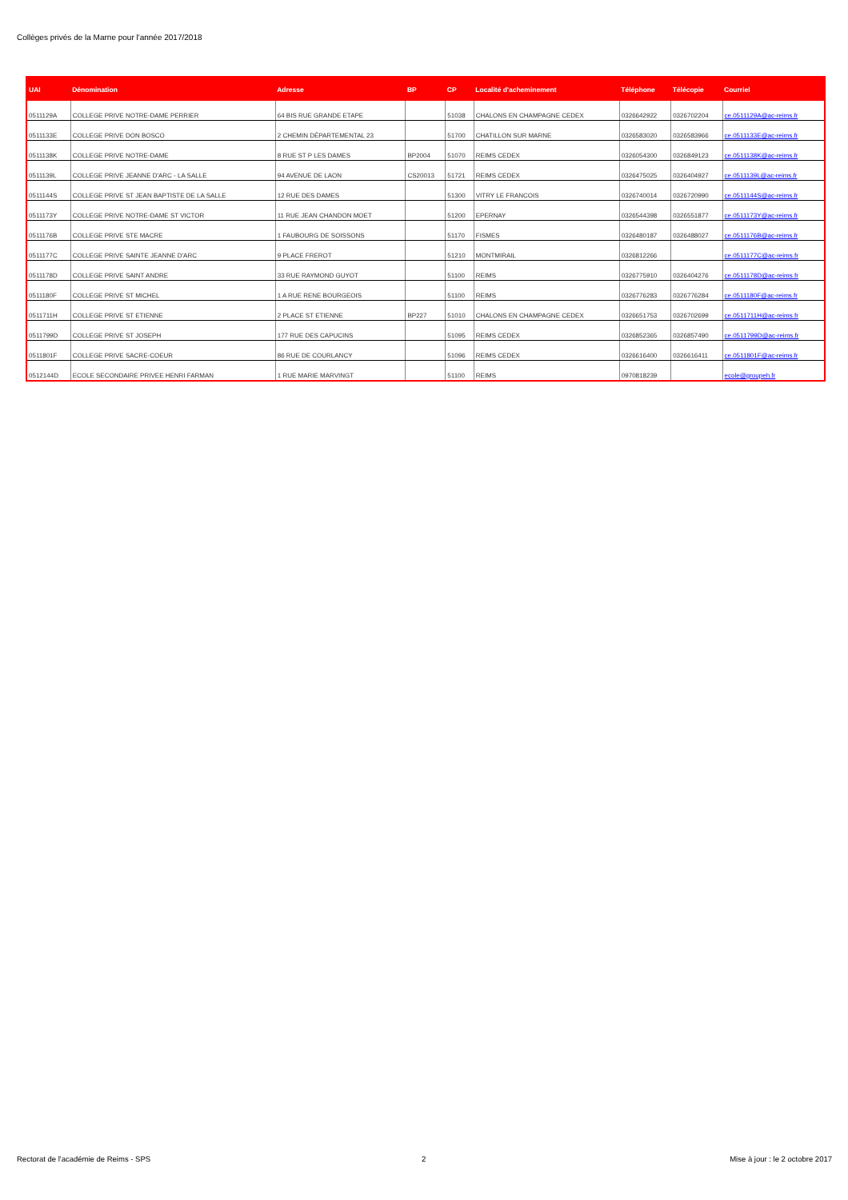Collèges privés de la Marne pour l'année 2017/2018
| UAI | Dénomination | Adresse | BP | CP | Localité d'acheminement | Téléphone | Télécopie | Courriel |
| --- | --- | --- | --- | --- | --- | --- | --- | --- |
| 0511129A | COLLEGE PRIVE NOTRE-DAME PERRIER | 64 BIS RUE GRANDE ETAPE | | 51038 | CHALONS EN CHAMPAGNE CEDEX | 0326642922 | 0326702204 | ce.0511129A@ac-reims.fr |
| 0511133E | COLLEGE PRIVE DON BOSCO | 2 CHEMIN DÉPARTEMENTAL 23 | | 51700 | CHATILLON SUR MARNE | 0326583020 | 0326583966 | ce.0511133E@ac-reims.fr |
| 0511138K | COLLEGE PRIVE NOTRE-DAME | 8 RUE ST P LES DAMES | BP2004 | 51070 | REIMS CEDEX | 0326054300 | 0326849123 | ce.0511138K@ac-reims.fr |
| 0511139L | COLLEGE PRIVE JEANNE D'ARC - LA SALLE | 94 AVENUE DE LAON | CS20013 | 51721 | REIMS CEDEX | 0326475025 | 0326404927 | ce.0511139L@ac-reims.fr |
| 0511144S | COLLEGE PRIVE ST JEAN BAPTISTE DE LA SALLE | 12 RUE DES DAMES | | 51300 | VITRY LE FRANCOIS | 0326740014 | 0326720990 | ce.0511144S@ac-reims.fr |
| 0511173Y | COLLEGE PRIVE NOTRE-DAME ST VICTOR | 11 RUE JEAN CHANDON MOET | | 51200 | EPERNAY | 0326544398 | 0326551877 | ce.0511173Y@ac-reims.fr |
| 0511176B | COLLEGE PRIVE STE MACRE | 1 FAUBOURG DE SOISSONS | | 51170 | FISMES | 0326480187 | 0326488027 | ce.0511176B@ac-reims.fr |
| 0511177C | COLLEGE PRIVE SAINTE JEANNE D'ARC | 9 PLACE FREROT | | 51210 | MONTMIRAIL | 0326812266 | | ce.0511177C@ac-reims.fr |
| 0511178D | COLLEGE PRIVE SAINT ANDRE | 33 RUE RAYMOND GUYOT | | 51100 | REIMS | 0326775910 | 0326404276 | ce.0511178D@ac-reims.fr |
| 0511180F | COLLEGE PRIVE ST MICHEL | 1 A RUE RENE BOURGEOIS | | 51100 | REIMS | 0326776283 | 0326776284 | ce.0511180F@ac-reims.fr |
| 0511711H | COLLEGE PRIVE ST ETIENNE | 2 PLACE ST ETIENNE | BP227 | 51010 | CHALONS EN CHAMPAGNE CEDEX | 0326651753 | 0326702699 | ce.0511711H@ac-reims.fr |
| 0511799D | COLLEGE PRIVE ST JOSEPH | 177 RUE DES CAPUCINS | | 51095 | REIMS CEDEX | 0326852365 | 0326857490 | ce.0511799D@ac-reims.fr |
| 0511801F | COLLEGE PRIVE SACRE-COEUR | 86 RUE DE COURLANCY | | 51096 | REIMS CEDEX | 0326616400 | 0326616411 | ce.0511801F@ac-reims.fr |
| 0512144D | ECOLE SECONDAIRE PRIVEE HENRI FARMAN | 1 RUE MARIE MARVINGT | | 51100 | REIMS | 0970818239 | | ecole@groupeh.fr |
Rectorat de l'académie de Reims - SPS
2
Mise à jour : le 2 octobre 2017